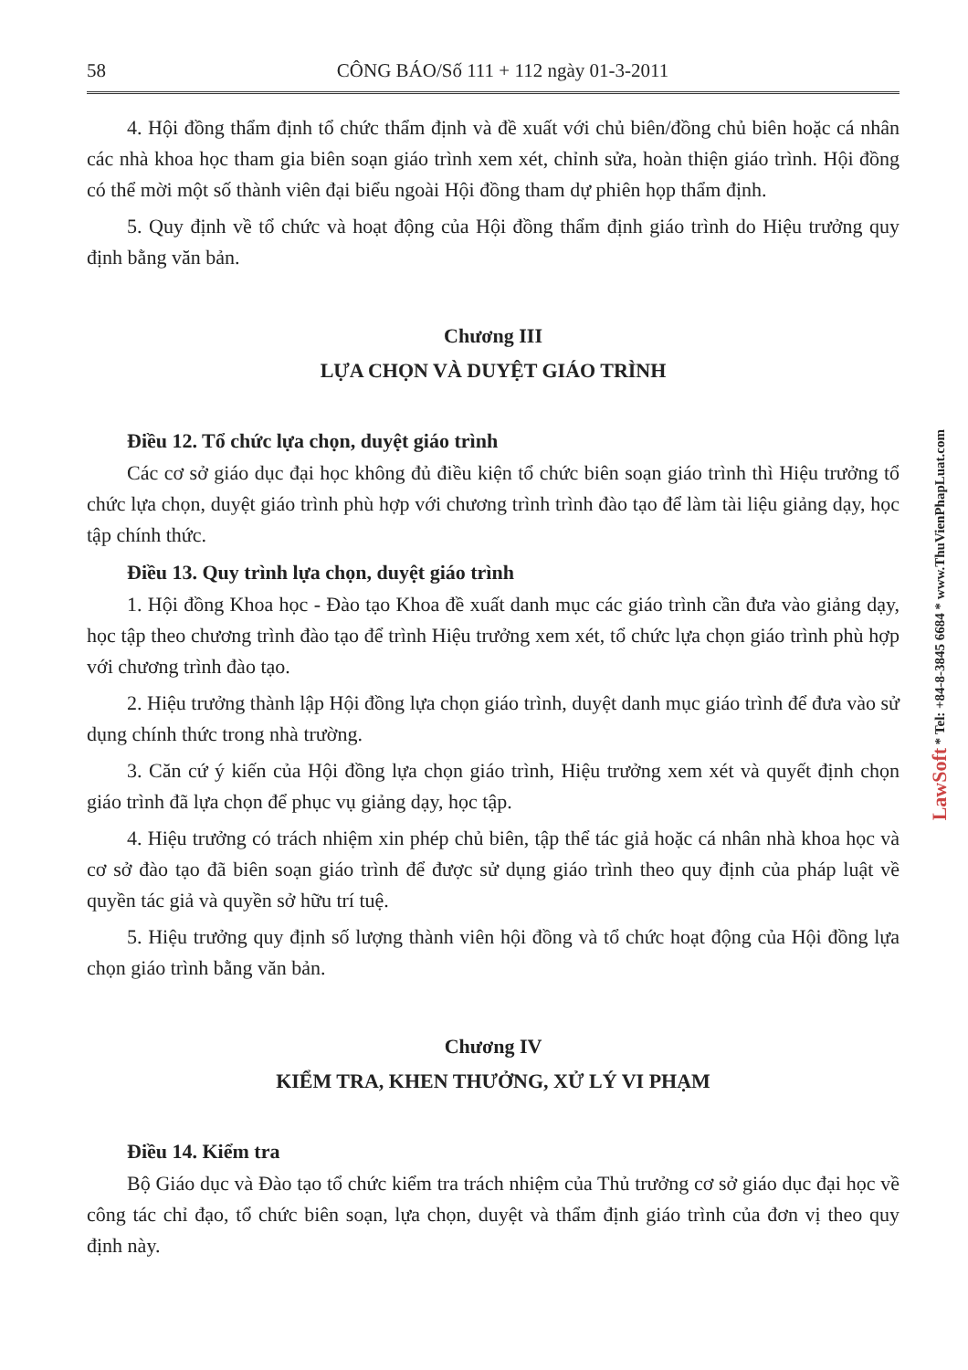58 CÔNG BÁO/Số 111 + 112 ngày 01-3-2011
4. Hội đồng thẩm định tổ chức thẩm định và đề xuất với chủ biên/đồng chủ biên hoặc cá nhân các nhà khoa học tham gia biên soạn giáo trình xem xét, chỉnh sửa, hoàn thiện giáo trình. Hội đồng có thể mời một số thành viên đại biểu ngoài Hội đồng tham dự phiên họp thẩm định.
5. Quy định về tổ chức và hoạt động của Hội đồng thẩm định giáo trình do Hiệu trưởng quy định bằng văn bản.
Chương III
LỰA CHỌN VÀ DUYỆT GIÁO TRÌNH
Điều 12. Tổ chức lựa chọn, duyệt giáo trình
Các cơ sở giáo dục đại học không đủ điều kiện tổ chức biên soạn giáo trình thì Hiệu trưởng tổ chức lựa chọn, duyệt giáo trình phù hợp với chương trình trình đào tạo để làm tài liệu giảng dạy, học tập chính thức.
Điều 13. Quy trình lựa chọn, duyệt giáo trình
1. Hội đồng Khoa học - Đào tạo Khoa đề xuất danh mục các giáo trình cần đưa vào giảng dạy, học tập theo chương trình đào tạo để trình Hiệu trưởng xem xét, tổ chức lựa chọn giáo trình phù hợp với chương trình đào tạo.
2. Hiệu trưởng thành lập Hội đồng lựa chọn giáo trình, duyệt danh mục giáo trình để đưa vào sử dụng chính thức trong nhà trường.
3. Căn cứ ý kiến của Hội đồng lựa chọn giáo trình, Hiệu trưởng xem xét và quyết định chọn giáo trình đã lựa chọn để phục vụ giảng dạy, học tập.
4. Hiệu trưởng có trách nhiệm xin phép chủ biên, tập thể tác giả hoặc cá nhân nhà khoa học và cơ sở đào tạo đã biên soạn giáo trình để được sử dụng giáo trình theo quy định của pháp luật về quyền tác giả và quyền sở hữu trí tuệ.
5. Hiệu trưởng quy định số lượng thành viên hội đồng và tổ chức hoạt động của Hội đồng lựa chọn giáo trình bằng văn bản.
Chương IV
KIỂM TRA, KHEN THƯỞNG, XỬ LÝ VI PHẠM
Điều 14. Kiểm tra
Bộ Giáo dục và Đào tạo tổ chức kiểm tra trách nhiệm của Thủ trưởng cơ sở giáo dục đại học về công tác chỉ đạo, tổ chức biên soạn, lựa chọn, duyệt và thẩm định giáo trình của đơn vị theo quy định này.
LawSoft * Tel: +84-8-3845 6684 * www.ThuVienPhapLuat.com